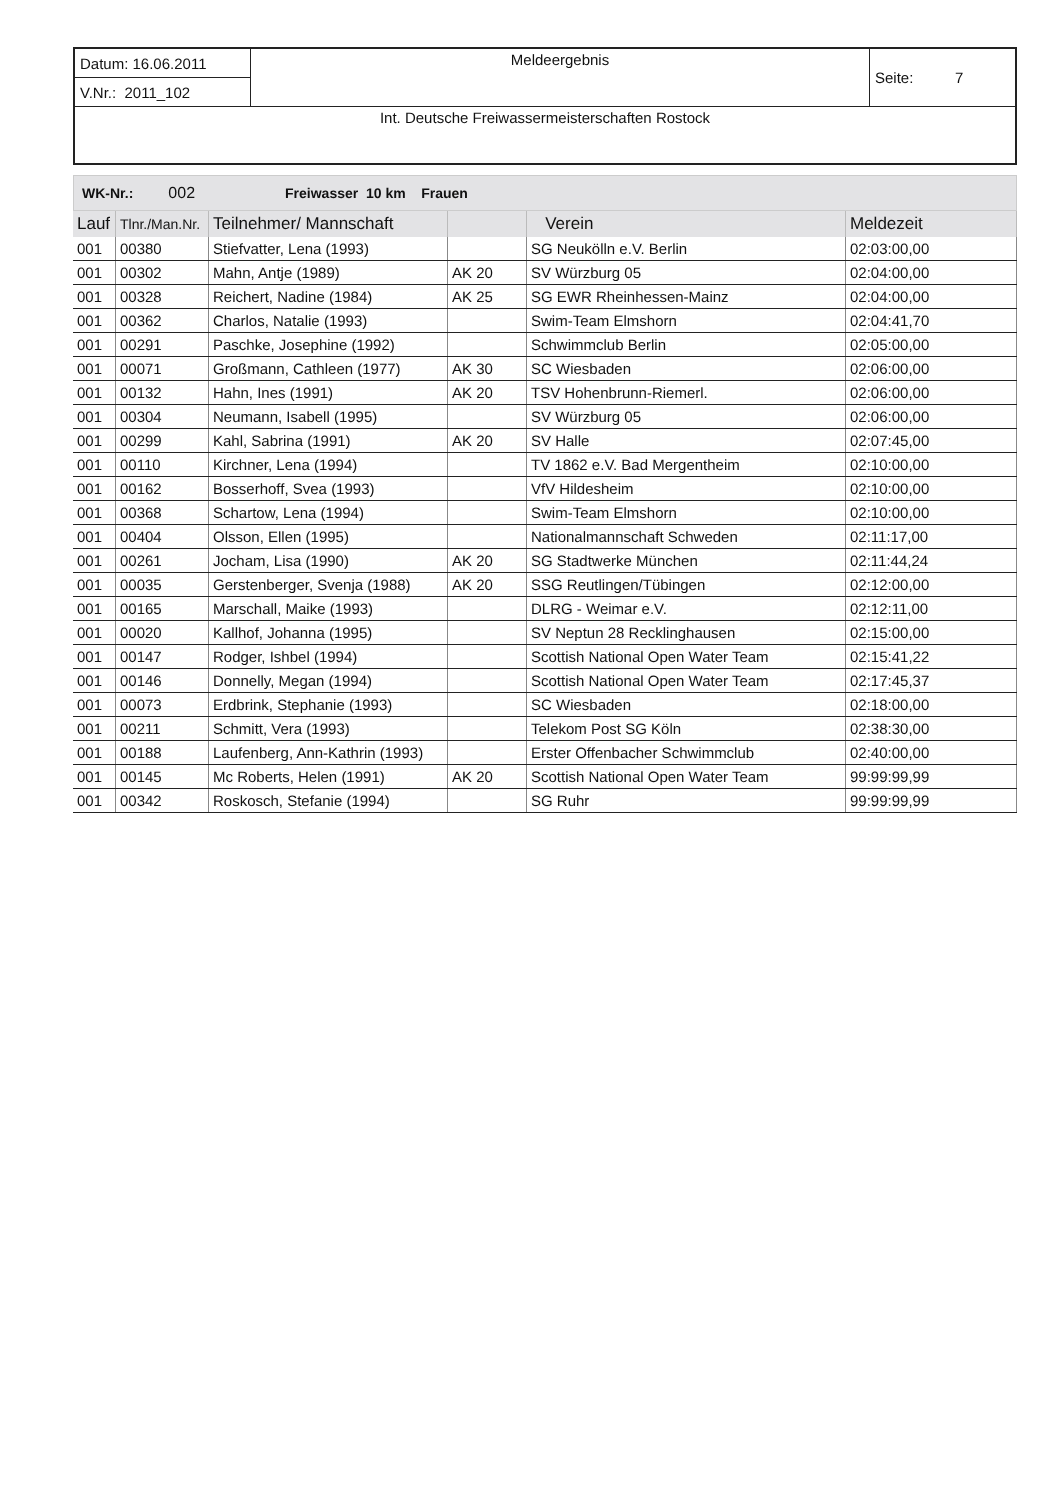| Datum: 16.06.2011 | Meldeergebnis | Seite: 7 |
| V.Nr.: 2011_102 | | |
| Int. Deutsche Freiwassermeisterschaften Rostock | | |
WK-Nr.: 002 Freiwasser 10 km Frauen
| Lauf | Tlnr./Man.Nr. | Teilnehmer/ Mannschaft | | Verein | Meldezeit |
| --- | --- | --- | --- | --- | --- |
| 001 | 00380 | Stiefvatter, Lena (1993) | | SG Neukölln e.V. Berlin | 02:03:00,00 |
| 001 | 00302 | Mahn, Antje (1989) | AK 20 | SV Würzburg 05 | 02:04:00,00 |
| 001 | 00328 | Reichert, Nadine (1984) | AK 25 | SG EWR Rheinhessen-Mainz | 02:04:00,00 |
| 001 | 00362 | Charlos, Natalie (1993) | | Swim-Team Elmshorn | 02:04:41,70 |
| 001 | 00291 | Paschke, Josephine (1992) | | Schwimmclub Berlin | 02:05:00,00 |
| 001 | 00071 | Großmann, Cathleen (1977) | AK 30 | SC Wiesbaden | 02:06:00,00 |
| 001 | 00132 | Hahn, Ines (1991) | AK 20 | TSV Hohenbrunn-Riemerl. | 02:06:00,00 |
| 001 | 00304 | Neumann, Isabell (1995) | | SV Würzburg 05 | 02:06:00,00 |
| 001 | 00299 | Kahl, Sabrina (1991) | AK 20 | SV Halle | 02:07:45,00 |
| 001 | 00110 | Kirchner, Lena (1994) | | TV 1862 e.V. Bad Mergentheim | 02:10:00,00 |
| 001 | 00162 | Bosserhoff, Svea (1993) | | VfV Hildesheim | 02:10:00,00 |
| 001 | 00368 | Schartow, Lena (1994) | | Swim-Team Elmshorn | 02:10:00,00 |
| 001 | 00404 | Olsson, Ellen (1995) | | Nationalmannschaft Schweden | 02:11:17,00 |
| 001 | 00261 | Jocham, Lisa (1990) | AK 20 | SG Stadtwerke München | 02:11:44,24 |
| 001 | 00035 | Gerstenberger, Svenja (1988) | AK 20 | SSG Reutlingen/Tübingen | 02:12:00,00 |
| 001 | 00165 | Marschall, Maike (1993) | | DLRG - Weimar e.V. | 02:12:11,00 |
| 001 | 00020 | Kallhof, Johanna (1995) | | SV Neptun 28 Recklinghausen | 02:15:00,00 |
| 001 | 00147 | Rodger, Ishbel (1994) | | Scottish National Open Water Team | 02:15:41,22 |
| 001 | 00146 | Donnelly, Megan (1994) | | Scottish National Open Water Team | 02:17:45,37 |
| 001 | 00073 | Erdbrink, Stephanie (1993) | | SC Wiesbaden | 02:18:00,00 |
| 001 | 00211 | Schmitt, Vera (1993) | | Telekom Post SG Köln | 02:38:30,00 |
| 001 | 00188 | Laufenberg, Ann-Kathrin (1993) | | Erster Offenbacher Schwimmclub | 02:40:00,00 |
| 001 | 00145 | Mc Roberts, Helen (1991) | AK 20 | Scottish National Open Water Team | 99:99:99,99 |
| 001 | 00342 | Roskosch, Stefanie (1994) | | SG Ruhr | 99:99:99,99 |